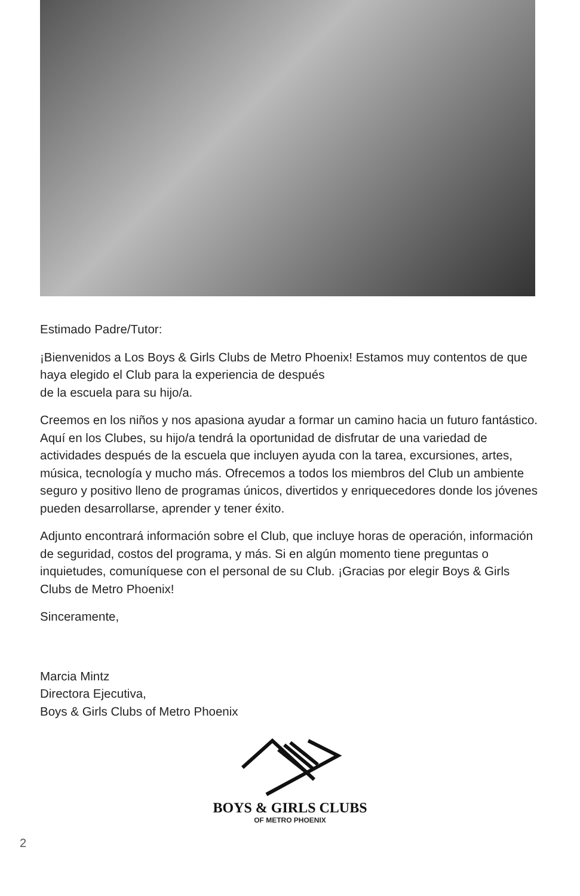Estimado Padre/Tutor:
¡Bienvenidos a Los Boys & Girls Clubs de Metro Phoenix! Estamos muy contentos de que haya elegido el Club para la experiencia de después
de la escuela para su hijo/a.
Creemos en los niños y nos apasiona ayudar a formar un camino hacia un futuro fantástico. Aquí en los Clubes, su hijo/a tendrá la oportunidad de disfrutar de una variedad de actividades después de la escuela que incluyen ayuda con la tarea, excursiones, artes, música, tecnología y mucho más. Ofrecemos a todos los miembros del Club un ambiente seguro y positivo lleno de programas únicos, divertidos y enriquecedores donde los jóvenes pueden desarrollarse, aprender y tener éxito.
Adjunto encontrará información sobre el Club, que incluye horas de operación, información de seguridad, costos del programa, y más. Si en algún momento tiene preguntas o inquietudes, comuníquese con el personal de su Club. ¡Gracias por elegir Boys & Girls Clubs de Metro Phoenix!
Sinceramente,
Marcia Mintz
Directora Ejecutiva,
Boys & Girls Clubs of Metro Phoenix
BOYS & GIRLS CLUBS
OF METRO PHOENIX
2